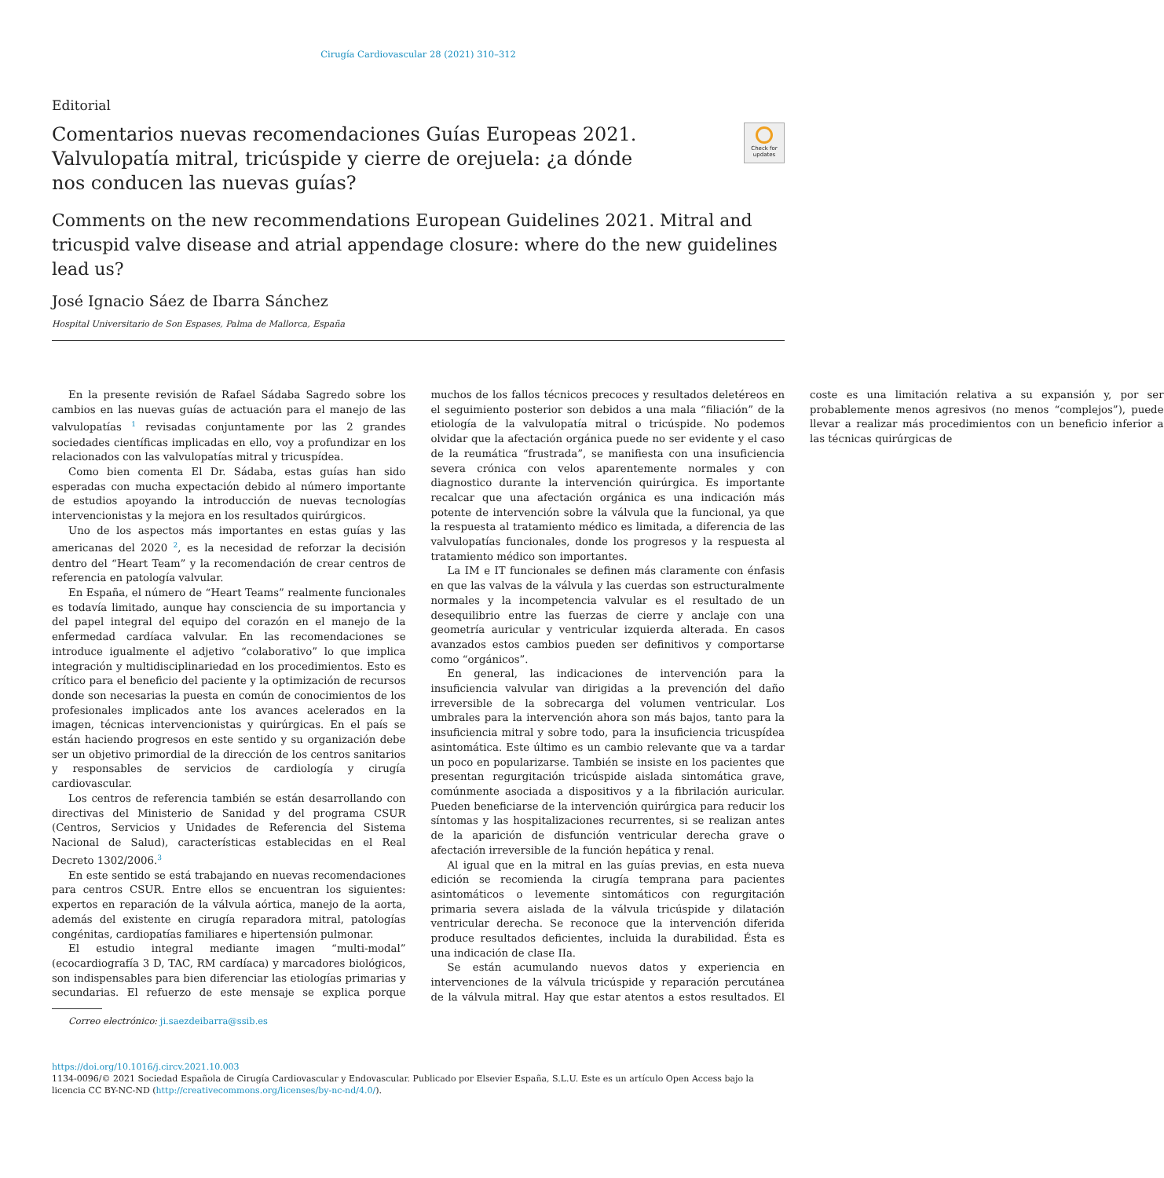Cirugía Cardiovascular 28 (2021) 310–312
Check for updates
Editorial
Comentarios nuevas recomendaciones Guías Europeas 2021. Valvulopatía mitral, tricúspide y cierre de orejuela: ¿a dónde nos conducen las nuevas guías?
Comments on the new recommendations European Guidelines 2021. Mitral and tricuspid valve disease and atrial appendage closure: where do the new guidelines lead us?
José Ignacio Sáez de Ibarra Sánchez
Hospital Universitario de Son Espases, Palma de Mallorca, España
En la presente revisión de Rafael Sádaba Sagredo sobre los cambios en las nuevas guías de actuación para el manejo de las valvulopatías <sup>1</sup> revisadas conjuntamente por las 2 grandes sociedades científicas implicadas en ello, voy a profundizar en los relacionados con las valvulopatías mitral y tricuspídea.
Como bien comenta El Dr. Sádaba, estas guías han sido esperadas con mucha expectación debido al número importante de estudios apoyando la introducción de nuevas tecnologías intervencionistas y la mejora en los resultados quirúrgicos.
Uno de los aspectos más importantes en estas guías y las americanas del 2020 <sup>2</sup>, es la necesidad de reforzar la decisión dentro del “Heart Team” y la recomendación de crear centros de referencia en patología valvular.
En España, el número de “Heart Teams” realmente funcionales es todavía limitado, aunque hay consciencia de su importancia y del papel integral del equipo del corazón en el manejo de la enfermedad cardíaca valvular. En las recomendaciones se introduce igualmente el adjetivo “colaborativo” lo que implica integración y multidisciplinariedad en los procedimientos. Esto es crítico para el beneficio del paciente y la optimización de recursos donde son necesarias la puesta en común de conocimientos de los profesionales implicados ante los avances acelerados en la imagen, técnicas intervencionistas y quirúrgicas. En el país se están haciendo progresos en este sentido y su organización debe ser un objetivo primordial de la dirección de los centros sanitarios y responsables de servicios de cardiología y cirugía cardiovascular.
Los centros de referencia también se están desarrollando con directivas del Ministerio de Sanidad y del programa CSUR (Centros, Servicios y Unidades de Referencia del Sistema Nacional de Salud), características establecidas en el Real Decreto 1302/2006.<sup>3</sup>
En este sentido se está trabajando en nuevas recomendaciones para centros CSUR. Entre ellos se encuentran los siguientes: expertos en reparación de la válvula aórtica, manejo de la aorta, además del existente en cirugía reparadora mitral, patologías congénitas, cardiopatías familiares e hipertensión pulmonar.
El estudio integral mediante imagen “multi-modal” (ecocardiografía 3 D, TAC, RM cardíaca) y marcadores biológicos, son indispensables para bien diferenciar las etiologías primarias y secundarias. El refuerzo de este mensaje se explica porque muchos de los fallos técnicos precoces y resultados deletéreos en el seguimiento posterior son debidos a una mala “filiación” de la etiología de la valvulopatía mitral o tricúspide. No podemos olvidar que la afectación orgánica puede no ser evidente y el caso de la reumática “frustrada”, se manifiesta con una insuficiencia severa crónica con velos aparentemente normales y con diagnostico durante la intervención quirúrgica. Es importante recalcar que una afectación orgánica es una indicación más potente de intervención sobre la válvula que la funcional, ya que la respuesta al tratamiento médico es limitada, a diferencia de las valvulopatías funcionales, donde los progresos y la respuesta al tratamiento médico son importantes.
La IM e IT funcionales se definen más claramente con énfasis en que las valvas de la válvula y las cuerdas son estructuralmente normales y la incompetencia valvular es el resultado de un desequilibrio entre las fuerzas de cierre y anclaje con una geometría auricular y ventricular izquierda alterada. En casos avanzados estos cambios pueden ser definitivos y comportarse como “orgánicos”.
En general, las indicaciones de intervención para la insuficiencia valvular van dirigidas a la prevención del daño irreversible de la sobrecarga del volumen ventricular. Los umbrales para la intervención ahora son más bajos, tanto para la insuficiencia mitral y sobre todo, para la insuficiencia tricuspídea asintomática. Este último es un cambio relevante que va a tardar un poco en popularizarse. También se insiste en los pacientes que presentan regurgitación tricúspide aislada sintomática grave, comúnmente asociada a dispositivos y a la fibrilación auricular. Pueden beneficiarse de la intervención quirúrgica para reducir los síntomas y las hospitalizaciones recurrentes, si se realizan antes de la aparición de disfunción ventricular derecha grave o afectación irreversible de la función hepática y renal.
Al igual que en la mitral en las guías previas, en esta nueva edición se recomienda la cirugía temprana para pacientes asintomáticos o levemente sintomáticos con regurgitación primaria severa aislada de la válvula tricúspide y dilatación ventricular derecha. Se reconoce que la intervención diferida produce resultados deficientes, incluida la durabilidad. Ésta es una indicación de clase IIa.
Se están acumulando nuevos datos y experiencia en intervenciones de la válvula tricúspide y reparación percutánea de la válvula mitral. Hay que estar atentos a estos resultados. El coste es una limitación relativa a su expansión y, por ser probablemente menos agresivos (no menos “complejos”), puede llevar a realizar más procedimientos con un beneficio inferior a las técnicas quirúrgicas de
Correo electrónico: ji.saezdeibarra@ssib.es
https://doi.org/10.1016/j.circv.2021.10.003
1134-0096/© 2021 Sociedad Española de Cirugía Cardiovascular y Endovascular. Publicado por Elsevier España, S.L.U. Este es un artículo Open Access bajo la licencia CC BY-NC-ND (http://creativecommons.org/licenses/by-nc-nd/4.0/).